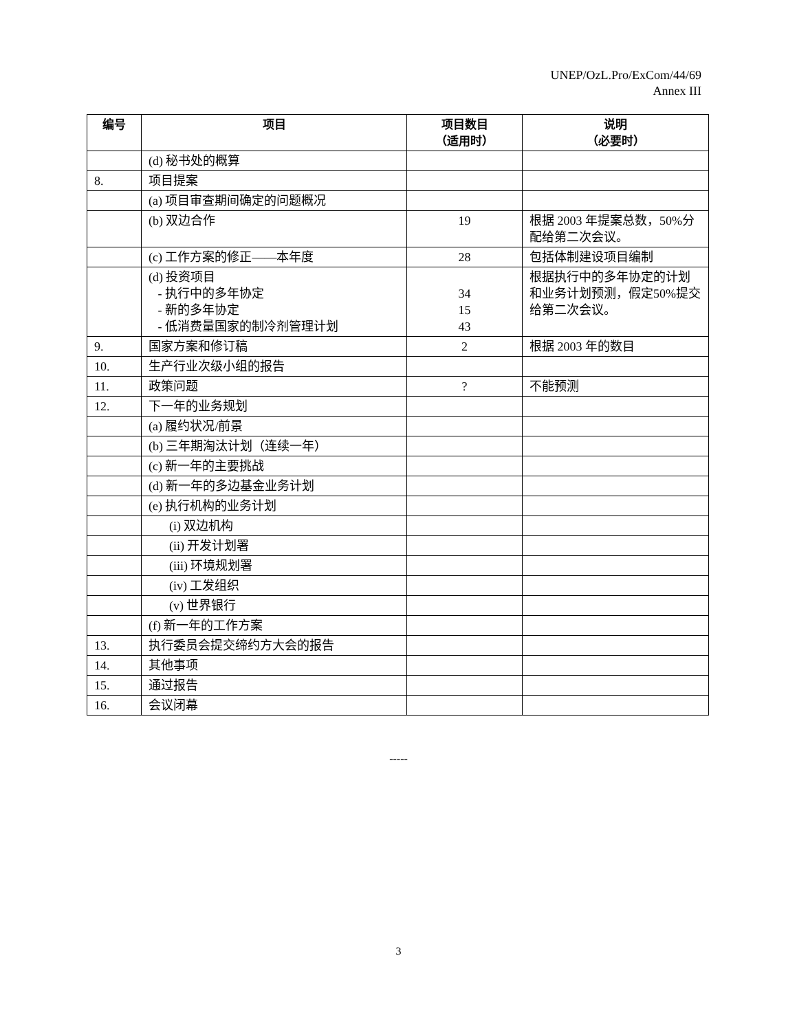UNEP/OzL.Pro/ExCom/44/69
Annex III
| 编号 | 项目 | 项目数目 （适用时） | 说明 （必要时） |
| --- | --- | --- | --- |
| | (d) 秘书处的概算 | | |
| 8. | 项目提案 | | |
| | (a) 项目审查期间确定的问题概况 | | |
| | (b) 双边合作 | 19 | 根据 2003 年提案总数，50%分配给第二次会议。 |
| | (c) 工作方案的修正——本年度 | 28 | 包括体制建设项目编制 |
| | (d) 投资项目 - 执行中的多年协定 - 新的多年协定 - 低消费量国家的制冷剂管理计划 | 34 15 43 | 根据执行中的多年协定的计划和业务计划预测，假定50%提交给第二次会议。 |
| 9. | 国家方案和修订稿 | 2 | 根据 2003 年的数目 |
| 10. | 生产行业次级小组的报告 | | |
| 11. | 政策问题 | ? | 不能预测 |
| 12. | 下一年的业务规划 | | |
| | (a) 履约状况/前景 | | |
| | (b) 三年期淘汰计划（连续一年） | | |
| | (c) 新一年的主要挑战 | | |
| | (d) 新一年的多边基金业务计划 | | |
| | (e) 执行机构的业务计划 | | |
| | (i) 双边机构 | | |
| | (ii) 开发计划署 | | |
| | (iii) 环境规划署 | | |
| | (iv) 工发组织 | | |
| | (v) 世界银行 | | |
| | (f) 新一年的工作方案 | | |
| 13. | 执行委员会提交缔约方大会的报告 | | |
| 14. | 其他事项 | | |
| 15. | 通过报告 | | |
| 16. | 会议闭幕 | | |
-----
3